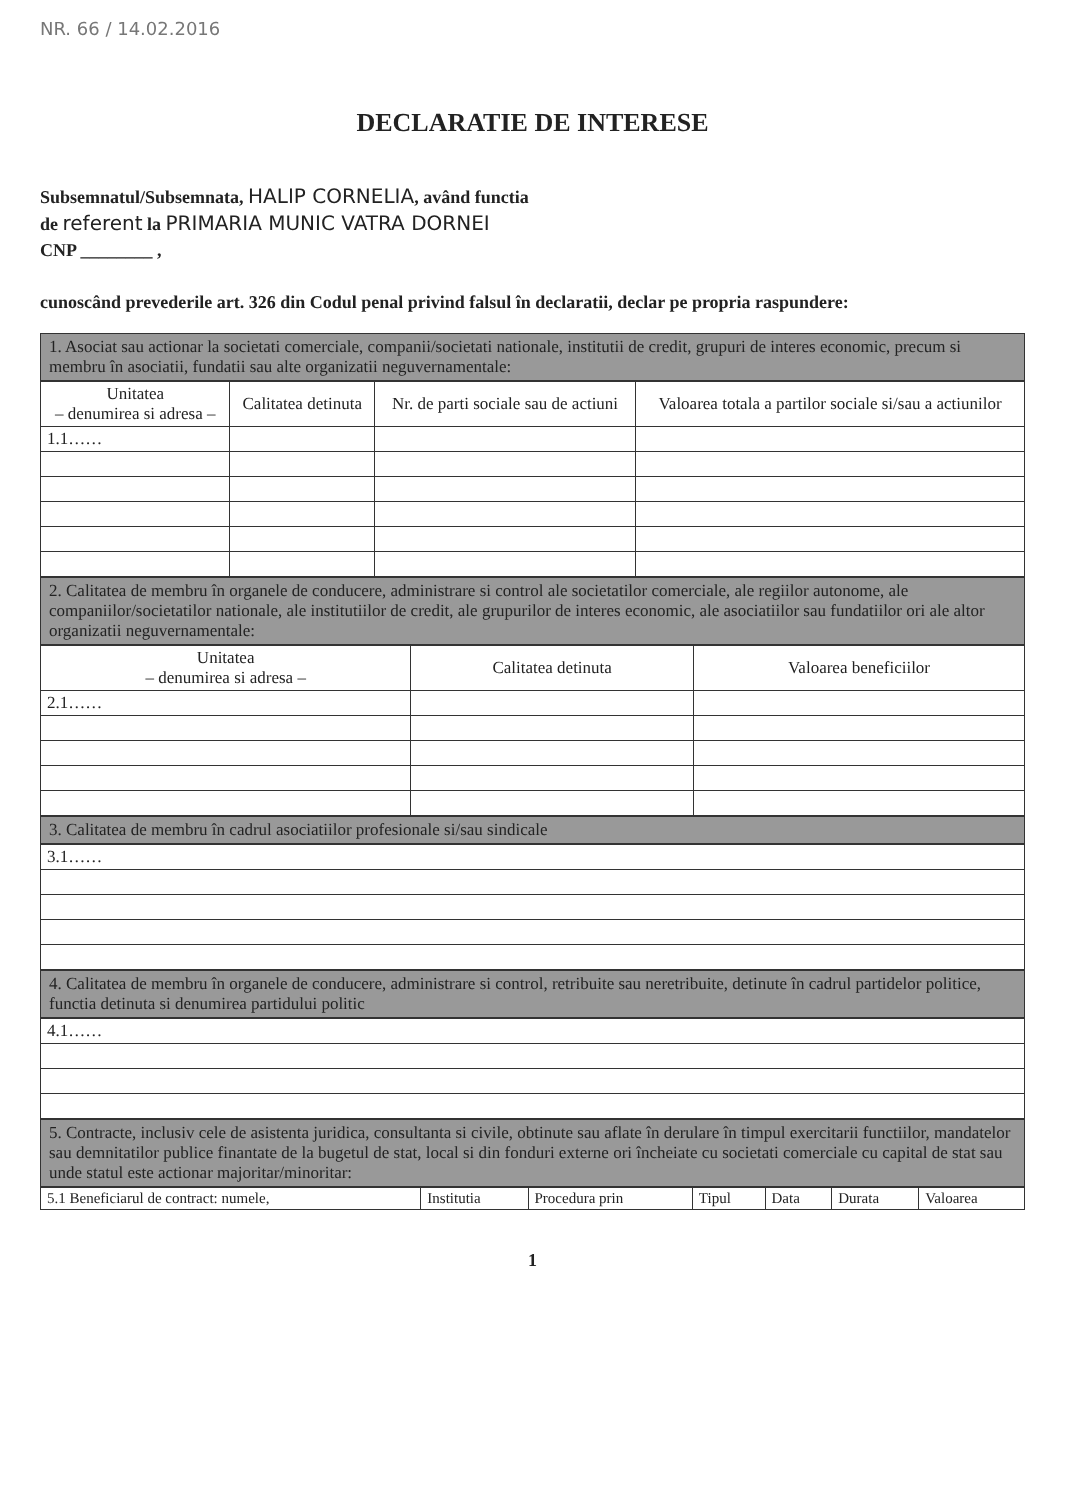NR. 66 / 14.02.2016
DECLARATIE DE INTERESE
Subsemnatul/Subsemnata, HALIP CORNELIA, având functia
de referent la PRIMARIA MUNIC VATRA DORNEI
CNP ________ ,
cunoscând prevederile art. 326 din Codul penal privind falsul în declaratii, declar pe propria raspundere:
1. Asociat sau actionar la societati comerciale, companii/societati nationale, institutii de credit, grupuri de interes economic, precum si membru în asociatii, fundatii sau alte organizatii neguvernamentale:
| Unitatea – denumirea si adresa – | Calitatea detinuta | Nr. de parti sociale sau de actiuni | Valoarea totala a partilor sociale si/sau a actiunilor |
| --- | --- | --- | --- |
| 1.1…… | | | |
2. Calitatea de membru în organele de conducere, administrare si control ale societatilor comerciale, ale regiilor autonome, ale companiilor/societatilor nationale, ale institutiilor de credit, ale grupurilor de interes economic, ale asociatiilor sau fundatiilor ori ale altor organizatii neguvernamentale:
| Unitatea – denumirea si adresa – | Calitatea detinuta | Valoarea beneficiilor |
| --- | --- | --- |
| 2.1…… | | |
3. Calitatea de membru în cadrul asociatiilor profesionale si/sau sindicale
| 3.1…… |
4. Calitatea de membru în organele de conducere, administrare si control, retribuite sau neretribuite, detinute în cadrul partidelor politice, functia detinuta si denumirea partidului politic
| 4.1…… |
5. Contracte, inclusiv cele de asistenta juridica, consultanta si civile, obtinute sau aflate în derulare în timpul exercitarii functiilor, mandatelor sau demnitatilor publice finantate de la bugetul de stat, local si din fonduri externe ori încheiate cu societati comerciale cu capital de stat sau unde statul este actionar majoritar/minoritar:
| 5.1 Beneficiarul de contract: numele, | Institutia | Procedura prin | Tipul | Data | Durata | Valoarea |
1